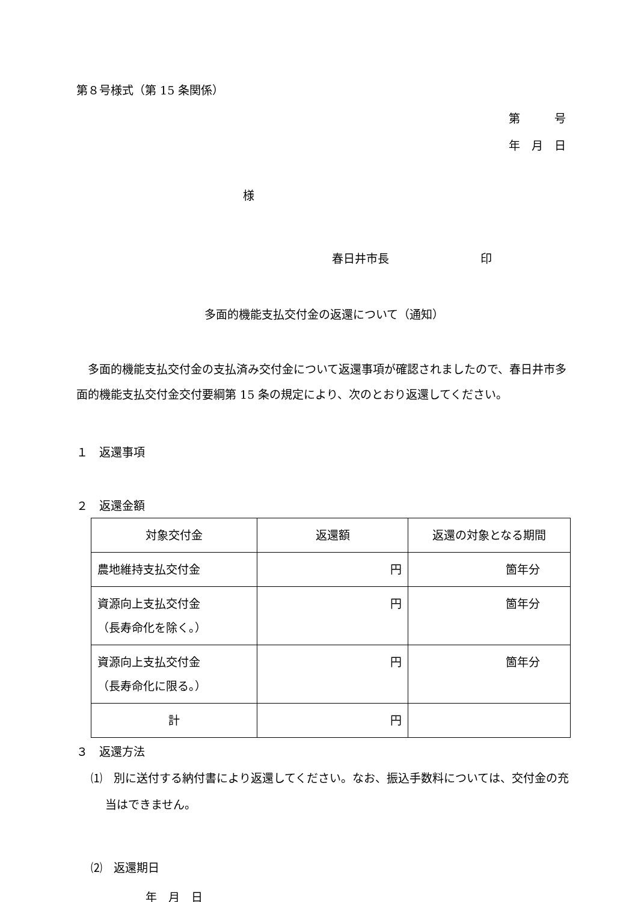第８号様式（第 15 条関係）
第　　　号
年　月　日
様
春日井市長　　　　　　　　印
多面的機能支払交付金の返還について（通知）
　多面的機能支払交付金の支払済み交付金について返還事項が確認されましたので、春日井市多面的機能支払交付金交付要綱第 15 条の規定により、次のとおり返還してください。
１　返還事項
２　返還金額
| 対象交付金 | 返還額 | 返還の対象となる期間 |
| 農地維持支払交付金 | 円 | 箇年分 |
| 資源向上支払交付金 （長寿命化を除く。） | 円 | 箇年分 |
| 資源向上支払交付金 （長寿命化に限る。） | 円 | 箇年分 |
| 計 | 円 | |
３　返還方法
⑴　別に送付する納付書により返還してください。なお、振込手数料については、交付金の充当はできません。
⑵　返還期日
年　月　日